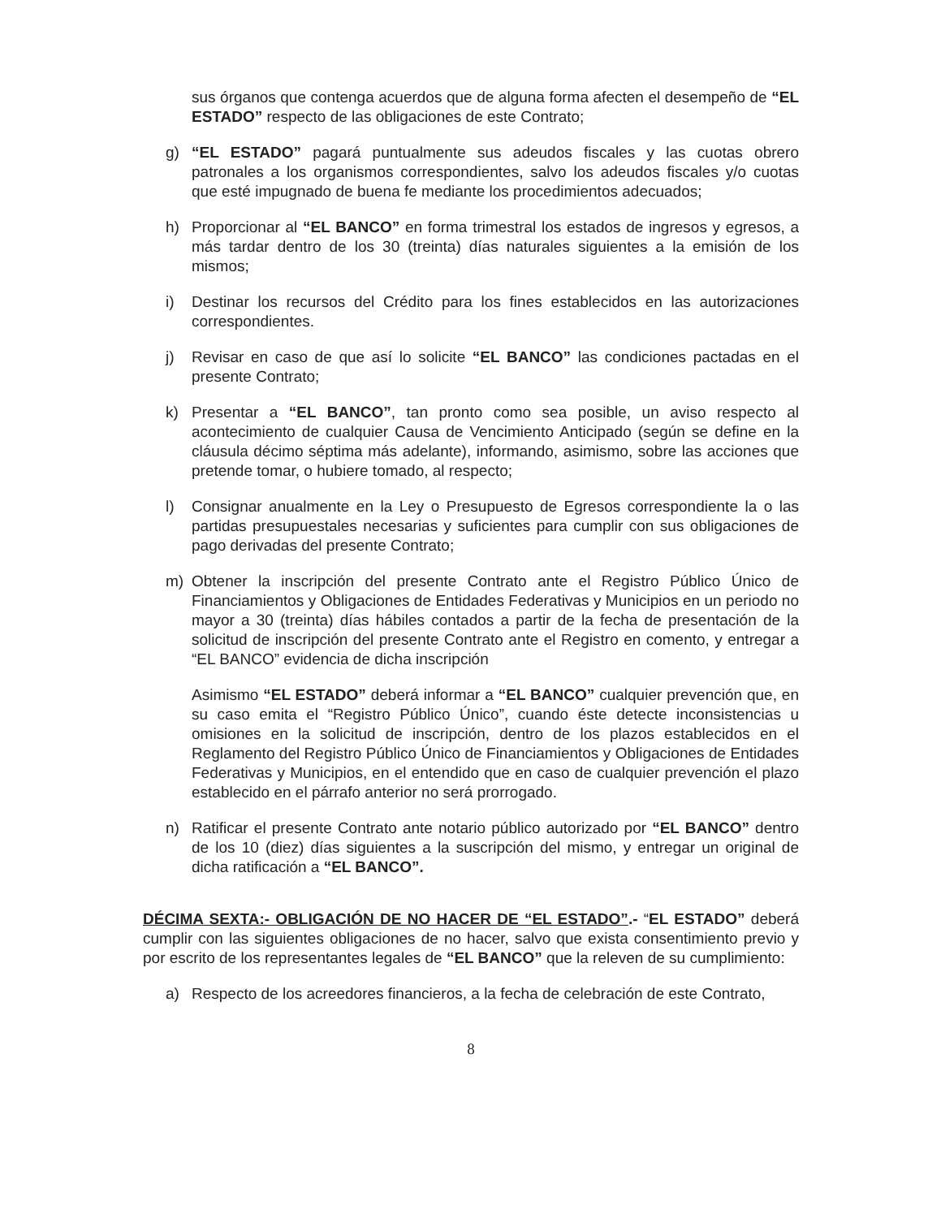sus órganos que contenga acuerdos que de alguna forma afecten el desempeño de “EL ESTADO” respecto de las obligaciones de este Contrato;
g) “EL ESTADO” pagará puntualmente sus adeudos fiscales y las cuotas obrero patronales a los organismos correspondientes, salvo los adeudos fiscales y/o cuotas que esté impugnado de buena fe mediante los procedimientos adecuados;
h) Proporcionar al “EL BANCO” en forma trimestral los estados de ingresos y egresos, a más tardar dentro de los 30 (treinta) días naturales siguientes a la emisión de los mismos;
i) Destinar los recursos del Crédito para los fines establecidos en las autorizaciones correspondientes.
j) Revisar en caso de que así lo solicite “EL BANCO” las condiciones pactadas en el presente Contrato;
k) Presentar a “EL BANCO”, tan pronto como sea posible, un aviso respecto al acontecimiento de cualquier Causa de Vencimiento Anticipado (según se define en la cláusula décimo séptima más adelante), informando, asimismo, sobre las acciones que pretende tomar, o hubiere tomado, al respecto;
l) Consignar anualmente en la Ley o Presupuesto de Egresos correspondiente la o las partidas presupuestales necesarias y suficientes para cumplir con sus obligaciones de pago derivadas del presente Contrato;
m) Obtener la inscripción del presente Contrato ante el Registro Público Único de Financiamientos y Obligaciones de Entidades Federativas y Municipios en un periodo no mayor a 30 (treinta) días hábiles contados a partir de la fecha de presentación de la solicitud de inscripción del presente Contrato ante el Registro en comento, y entregar a “EL BANCO” evidencia de dicha inscripción
Asimismo “EL ESTADO” deberá informar a “EL BANCO” cualquier prevención que, en su caso emita el “Registro Público Único”, cuando éste detecte inconsistencias u omisiones en la solicitud de inscripción, dentro de los plazos establecidos en el Reglamento del Registro Público Único de Financiamientos y Obligaciones de Entidades Federativas y Municipios, en el entendido que en caso de cualquier prevención el plazo establecido en el párrafo anterior no será prorrogado.
n) Ratificar el presente Contrato ante notario público autorizado por “EL BANCO” dentro de los 10 (diez) días siguientes a la suscripción del mismo, y entregar un original de dicha ratificación a “EL BANCO”.
DÉCIMA SEXTA:- OBLIGACIÓN DE NO HACER DE “EL ESTADO”.- “EL ESTADO” deberá cumplir con las siguientes obligaciones de no hacer, salvo que exista consentimiento previo y por escrito de los representantes legales de “EL BANCO” que la releven de su cumplimiento:
a) Respecto de los acreedores financieros, a la fecha de celebración de este Contrato,
8